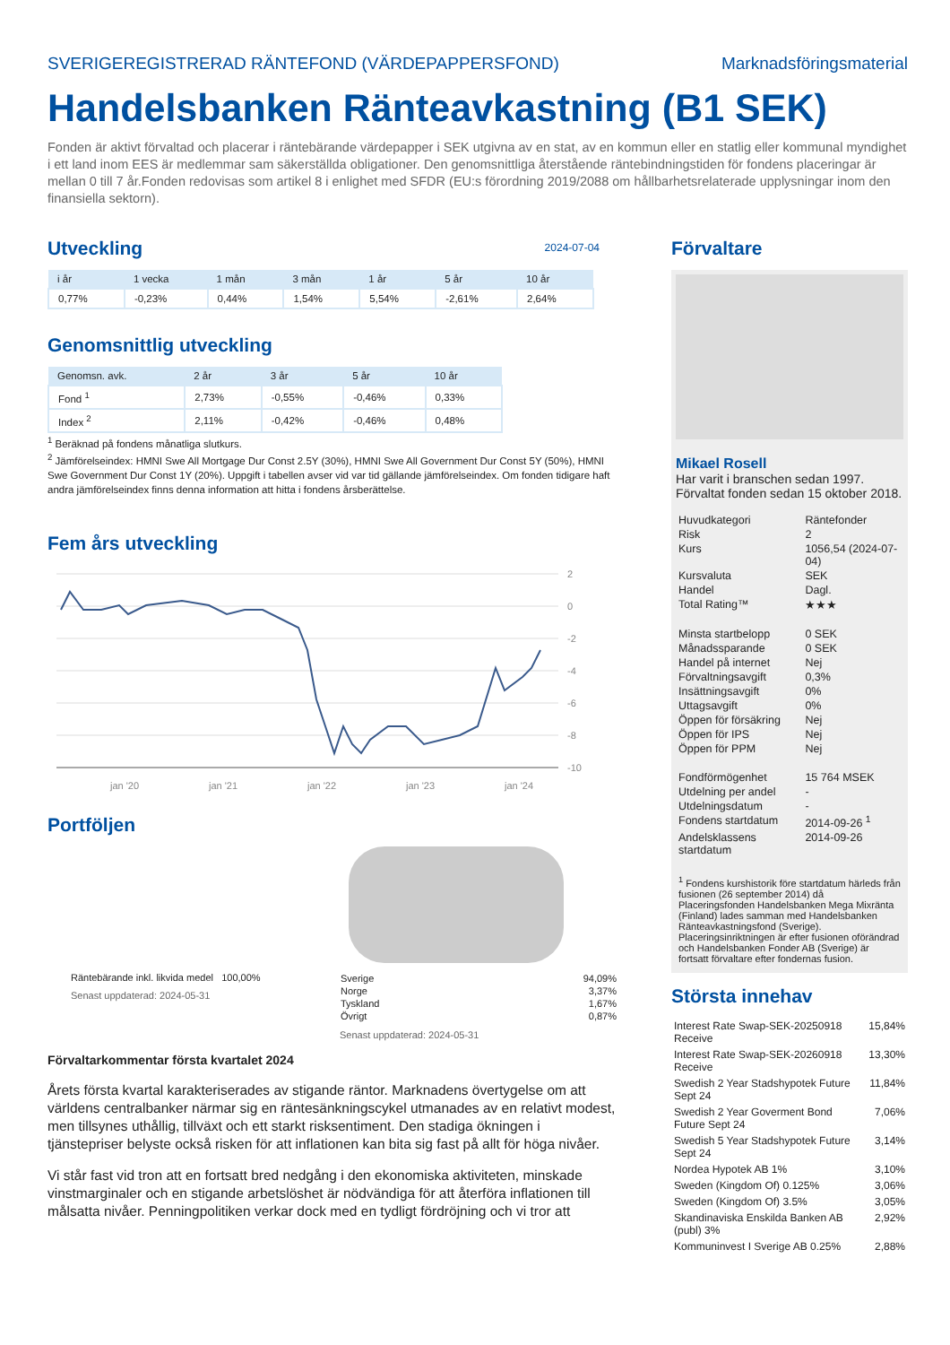SVERIGEREGISTRERAD RÄNTEFOND (VÄRDEPAPPERSFOND) Marknadsföringsmaterial
Handelsbanken Ränteavkastning (B1 SEK)
Fonden är aktivt förvaltad och placerar i räntebärande värdepapper i SEK utgivna av en stat, av en kommun eller en statlig eller kommunal myndighet i ett land inom EES är medlemmar sam säkerställda obligationer. Den genomsnittliga återstående räntebindningstiden för fondens placeringar är mellan 0 till 7 år.Fonden redovisas som artikel 8 i enlighet med SFDR (EU:s förordning 2019/2088 om hållbarhetsrelaterade upplysningar inom den finansiella sektorn).
Utveckling
2024-07-04
| i år | 1 vecka | 1 mån | 3 mån | 1 år | 5 år | 10 år |
| --- | --- | --- | --- | --- | --- | --- |
| 0,77% | -0,23% | 0,44% | 1,54% | 5,54% | -2,61% | 2,64% |
Genomsnittlig utveckling
| Genomsn. avk. | 2 år | 3 år | 5 år | 10 år |
| --- | --- | --- | --- | --- |
| Fond <sup>1</sup> | 2,73% | -0,55% | -0,46% | 0,33% |
| Index <sup>2</sup> | 2,11% | -0,42% | -0,46% | 0,48% |
<sup>1</sup> Beräknad på fondens månatliga slutkurs.
<sup>2</sup> Jämförelseindex: HMNI Swe All Mortgage Dur Const 2.5Y (30%), HMNI Swe All Government Dur Const 5Y (50%), HMNI Swe Government Dur Const 1Y (20%). Uppgift i tabellen avser vid var tid gällande jämförelseindex. Om fonden tidigare haft andra jämförelseindex finns denna information att hitta i fondens årsberättelse.
Fem års utveckling
2
0
-2
-4
-6
-8
-10
jan '20
jan '21
jan '22
jan '23
jan '24
Portföljen
Räntebärande inkl. likvida medel 100,00%
Senast uppdaterad: 2024-05-31
| Sverige | 94,09% |
| Norge | 3,37% |
| Tyskland | 1,67% |
| Övrigt | 0,87% |
Senast uppdaterad: 2024-05-31
Förvaltarkommentar första kvartalet 2024
Årets första kvartal karakteriserades av stigande räntor. Marknadens övertygelse om att världens centralbanker närmar sig en räntesänkningscykel utmanades av en relativt modest, men tillsynes uthållig, tillväxt och ett starkt risksentiment. Den stadiga ökningen i tjänstepriser belyste också risken för att inflationen kan bita sig fast på allt för höga nivåer.
Vi står fast vid tron att en fortsatt bred nedgång i den ekonomiska aktiviteten, minskade vinstmarginaler och en stigande arbetslöshet är nödvändiga för att återföra inflationen till målsatta nivåer. Penningpolitiken verkar dock med en tydligt fördröjning och vi tror att
Förvaltare
Mikael Rosell
Har varit i branschen sedan 1997.
Förvaltat fonden sedan 15 oktober 2018.
| Huvudkategori | Räntefonder |
| Risk | 2 |
| Kurs | 1056,54 (2024-07-04) |
| Kursvaluta | SEK |
| Handel | Dagl. |
| Total Rating™ | ★★★ |
| Minsta startbelopp | 0 SEK |
| Månadssparande | 0 SEK |
| Handel på internet | Nej |
| Förvaltningsavgift | 0,3% |
| Insättningsavgift | 0% |
| Uttagsavgift | 0% |
| Öppen för försäkring | Nej |
| Öppen för IPS | Nej |
| Öppen för PPM | Nej |
| Fondförmögenhet | 15 764 MSEK |
| Utdelning per andel | - |
| Utdelningsdatum | - |
| Fondens startdatum | 2014-09-26 <sup>1</sup> |
| Andelsklassens startdatum | 2014-09-26 |
<sup>1</sup> Fondens kurshistorik före startdatum härleds från fusionen (26 september 2014) då Placeringsfonden Handelsbanken Mega Mixränta (Finland) lades samman med Handelsbanken Ränteavkastningsfond (Sverige). Placeringsinriktningen är efter fusionen oförändrad och Handelsbanken Fonder AB (Sverige) är fortsatt förvaltare efter fondernas fusion.
Största innehav
| Interest Rate Swap-SEK-20250918 Receive | 15,84% |
| Interest Rate Swap-SEK-20260918 Receive | 13,30% |
| Swedish 2 Year Stadshypotek Future Sept 24 | 11,84% |
| Swedish 2 Year Goverment Bond Future Sept 24 | 7,06% |
| Swedish 5 Year Stadshypotek Future Sept 24 | 3,14% |
| Nordea Hypotek AB 1% | 3,10% |
| Sweden (Kingdom Of) 0.125% | 3,06% |
| Sweden (Kingdom Of) 3.5% | 3,05% |
| Skandinaviska Enskilda Banken AB (publ) 3% | 2,92% |
| Kommuninvest I Sverige AB 0.25% | 2,88% |